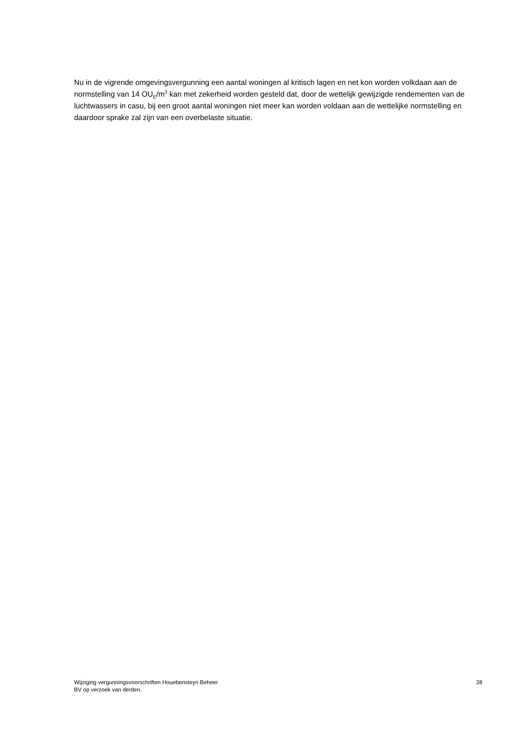Nu in de vigrende omgevingsvergunning een aantal woningen al kritisch lagen en net kon worden volkdaan aan de normstelling van 14 OU<sub>E</sub>/m<sup>3</sup> kan met zekerheid worden gesteld dat, door de wettelijk gewijzigde rendementen van de luchtwassers in casu, bij een groot aantal woningen niet meer kan worden voldaan aan de wettelijke normstelling en daardoor sprake zal zijn van een overbelaste situatie.
Wijziging vergunningsvoorschriften Houebensteyn Beheer
BV op verzoek van derden.
28